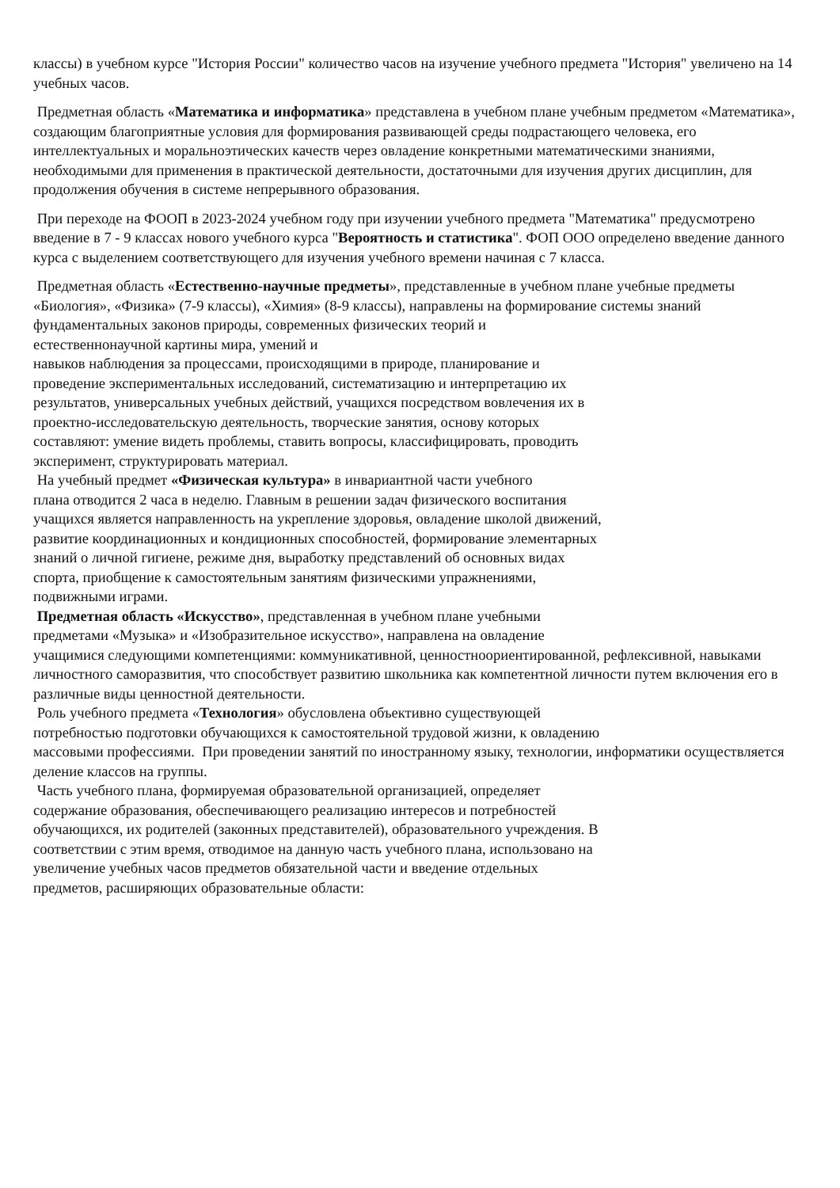классы) в учебном курсе "История России" количество часов на изучение учебного предмета "История" увеличено на 14 учебных часов.
Предметная область «Математика и информатика» представлена в учебном плане учебным предметом «Математика», создающим благоприятные условия для формирования развивающей среды подрастающего человека, его интеллектуальных и моральноэтических качеств через овладение конкретными математическими знаниями, необходимыми для применения в практической деятельности, достаточными для изучения других дисциплин, для продолжения обучения в системе непрерывного образования.
При переходе на ФООП в 2023-2024 учебном году при изучении учебного предмета "Математика" предусмотрено введение в 7 - 9 классах нового учебного курса "Вероятность и статистика". ФОП ООО определено введение данного курса с выделением соответствующего для изучения учебного времени начиная с 7 класса.
Предметная область «Естественно-научные предметы», представленные в учебном плане учебные предметы «Биология», «Физика» (7-9 классы), «Химия» (8-9 классы), направлены на формирование системы знаний фундаментальных законов природы, современных физических теорий и
естественнонаучной картины мира, умений и
навыков наблюдения за процессами, происходящими в природе, планирование и
проведение экспериментальных исследований, систематизацию и интерпретацию их
результатов, универсальных учебных действий, учащихся посредством вовлечения их в
проектно-исследовательскую деятельность, творческие занятия, основу которых
составляют: умение видеть проблемы, ставить вопросы, классифицировать, проводить
эксперимент, структурировать материал.
На учебный предмет «Физическая культура» в инвариантной части учебного
плана отводится 2 часа в неделю. Главным в решении задач физического воспитания
учащихся является направленность на укрепление здоровья, овладение школой движений,
развитие координационных и кондиционных способностей, формирование элементарных
знаний о личной гигиене, режиме дня, выработку представлений об основных видах
спорта, приобщение к самостоятельным занятиям физическими упражнениями,
подвижными играми.
Предметная область «Искусство», представленная в учебном плане учебными
предметами «Музыка» и «Изобразительное искусство», направлена на овладение
учащимися следующими компетенциями: коммуникативной, ценностноориентированной, рефлексивной, навыками личностного саморазвития, что способствует развитию школьника как компетентной личности путем включения его в различные виды ценностной деятельности.
Роль учебного предмета «Технология» обусловлена объективно существующей
потребностью подготовки обучающихся к самостоятельной трудовой жизни, к овладению
массовыми профессиями. При проведении занятий по иностранному языку, технологии, информатики осуществляется деление классов на группы.
Часть учебного плана, формируемая образовательной организацией, определяет
содержание образования, обеспечивающего реализацию интересов и потребностей
обучающихся, их родителей (законных представителей), образовательного учреждения. В
соответствии с этим время, отводимое на данную часть учебного плана, использовано на
увеличение учебных часов предметов обязательной части и введение отдельных
предметов, расширяющих образовательные области: